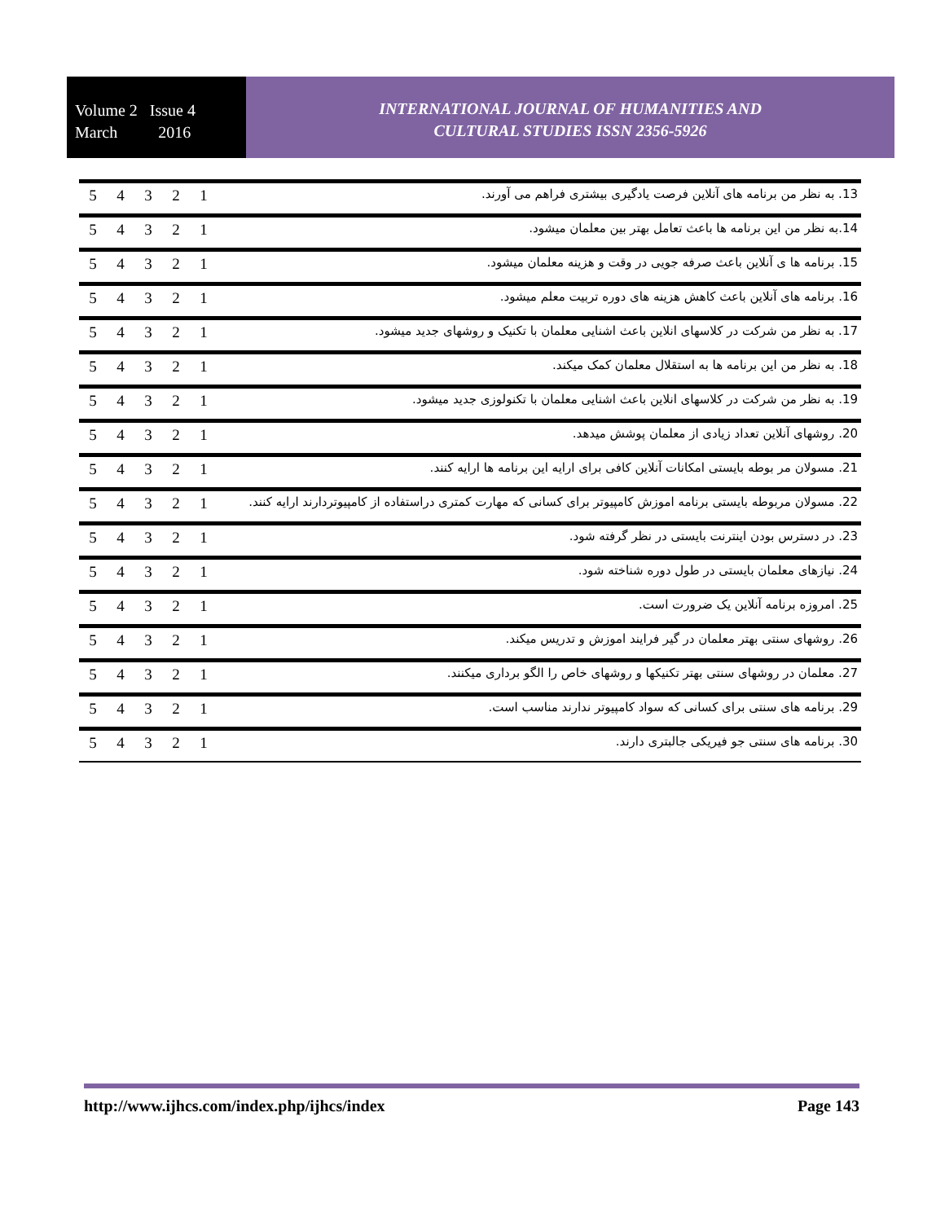Volume 2 Issue 4
March 2016
INTERNATIONAL JOURNAL OF HUMANITIES AND
CULTURAL STUDIES ISSN 2356-5926
| 5 | 4 | 3 | 2 | 1 | 13. به نظر من برنامه های آنلاین فرصت یادگیری بیشتری فراهم می آورند. |
| 5 | 4 | 3 | 2 | 1 | 14.به نظر من این برنامه ها باعث تعامل بهتر بین معلمان میشود. |
| 5 | 4 | 3 | 2 | 1 | 15. برنامه ها ی آنلاین باعث صرفه جویی در وقت و هزینه معلمان میشود. |
| 5 | 4 | 3 | 2 | 1 | 16. برنامه های آنلاین باعث کاهش هزینه های دوره تربیت معلم میشود. |
| 5 | 4 | 3 | 2 | 1 | 17. به نظر من شرکت در کلاسهای انلاین باعث اشنایی معلمان با تکنیک و روشهای جدید میشود. |
| 5 | 4 | 3 | 2 | 1 | 18. به نظر من این برنامه ها به استقلال معلمان کمک میکند. |
| 5 | 4 | 3 | 2 | 1 | 19. به نظر من شرکت در کلاسهای انلاین باعث اشنایی معلمان با تکنولوزی جدید میشود. |
| 5 | 4 | 3 | 2 | 1 | 20. روشهای آنلاین تعداد زیادی از معلمان پوشش میدهد. |
| 5 | 4 | 3 | 2 | 1 | 21. مسولان مر بوطه بایستی امکانات آنلاین کافی برای ارایه این برنامه ها ارایه کنند. |
| 5 | 4 | 3 | 2 | 1 | 22. مسولان مربوطه بایستی برنامه اموزش کامپیوتر برای کسانی که مهارت کمتری دراستفاده از کامپیوتردارند ارایه کنند. |
| 5 | 4 | 3 | 2 | 1 | 23. در دسترس بودن اینترنت بایستی در نظر گرفته شود. |
| 5 | 4 | 3 | 2 | 1 | 24. نیازهای معلمان بایستی در طول دوره شناخته شود. |
| 5 | 4 | 3 | 2 | 1 | 25. امروزه برنامه آنلاین یک ضرورت است. |
| 5 | 4 | 3 | 2 | 1 | 26. روشهای سنتی بهتر معلمان در گیر فرایند اموزش و تدریس میکند. |
| 5 | 4 | 3 | 2 | 1 | 27. معلمان در روشهای سنتی بهتر تکنیکها و روشهای خاص را الگو برداری میکنند. |
| 5 | 4 | 3 | 2 | 1 | 29. برنامه های سنتی برای کسانی که سواد کامپیوتر ندارند مناسب است. |
| 5 | 4 | 3 | 2 | 1 | 30. برنامه های سنتی جو فیریکی جالبتری دارند. |
http://www.ijhcs.com/index.php/ijhcs/index Page 143